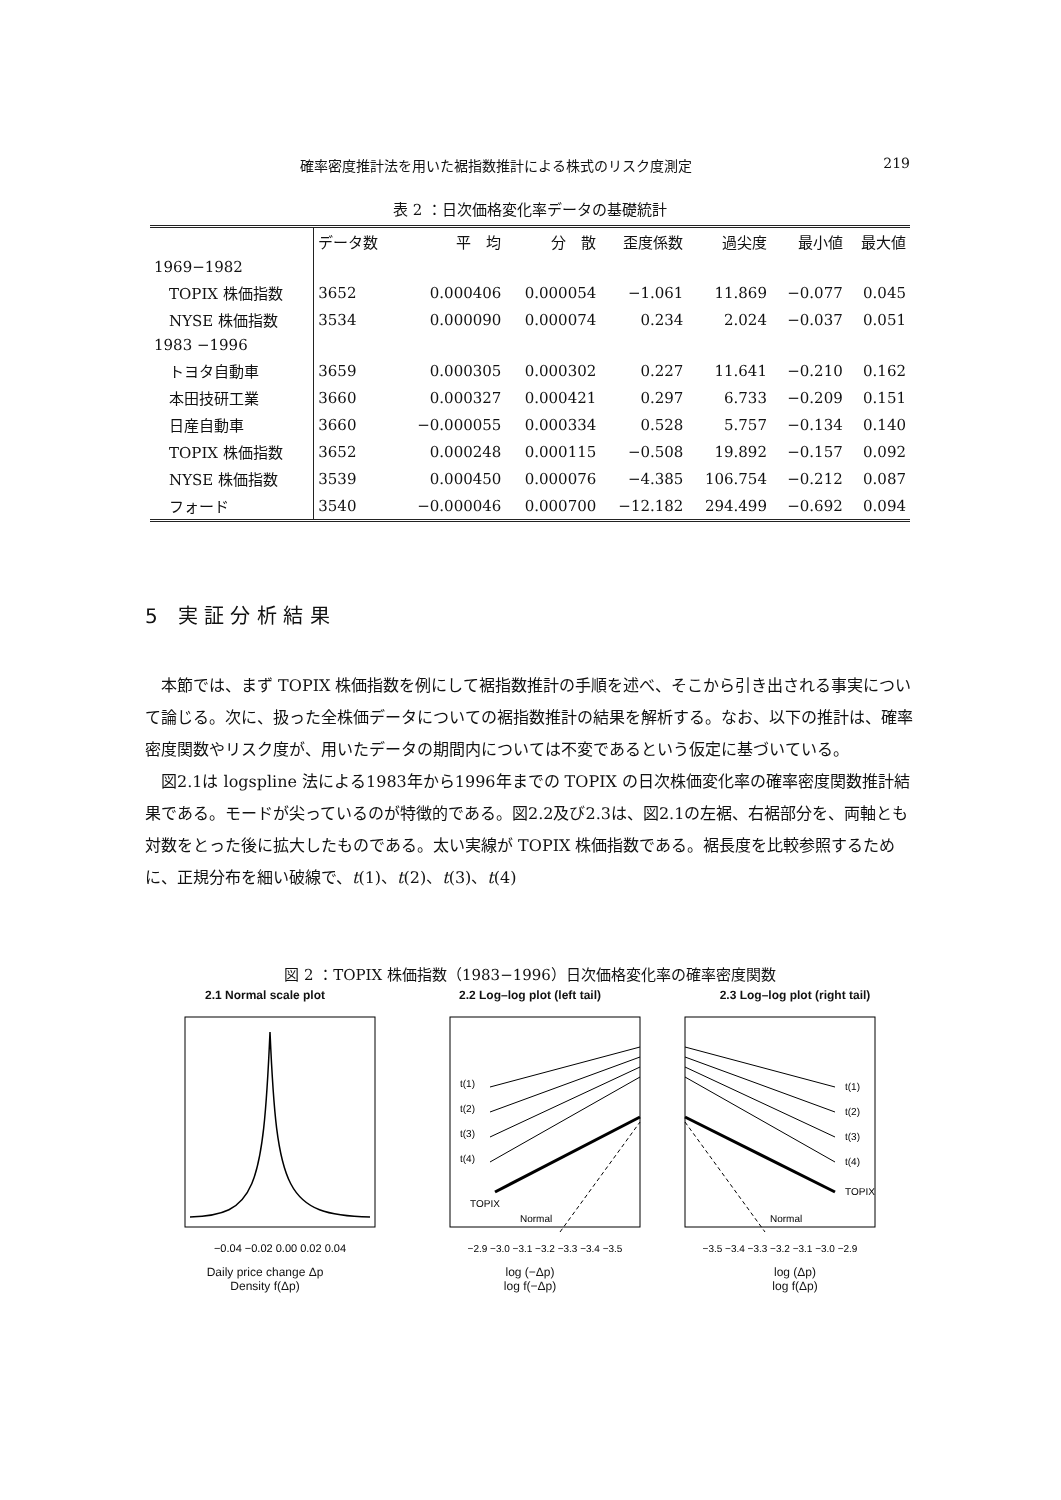確率密度推計法を用いた裾指数推計による株式のリスク度測定 219
表 2 ：日次価格変化率データの基礎統計
| | データ数 | 平 均 | 分 散 | 歪度係数 | 過尖度 | 最小値 | 最大値 |
| --- | --- | --- | --- | --- | --- | --- | --- |
| 1969−1982 | | | | | | | |
| TOPIX 株価指数 | 3652 | 0.000406 | 0.000054 | −1.061 | 11.869 | −0.077 | 0.045 |
| NYSE 株価指数 | 3534 | 0.000090 | 0.000074 | 0.234 | 2.024 | −0.037 | 0.051 |
| 1983 −1996 | | | | | | | |
| トヨタ自動車 | 3659 | 0.000305 | 0.000302 | 0.227 | 11.641 | −0.210 | 0.162 |
| 本田技研工業 | 3660 | 0.000327 | 0.000421 | 0.297 | 6.733 | −0.209 | 0.151 |
| 日産自動車 | 3660 | −0.000055 | 0.000334 | 0.528 | 5.757 | −0.134 | 0.140 |
| TOPIX 株価指数 | 3652 | 0.000248 | 0.000115 | −0.508 | 19.892 | −0.157 | 0.092 |
| NYSE 株価指数 | 3539 | 0.000450 | 0.000076 | −4.385 | 106.754 | −0.212 | 0.087 |
| フォード | 3540 | −0.000046 | 0.000700 | −12.182 | 294.499 | −0.692 | 0.094 |
5　実 証 分 析 結 果
本節では、まず TOPIX 株価指数を例にして裾指数推計の手順を述べ、そこから引き出される事実について論じる。次に、扱った全株価データについての裾指数推計の結果を解析する。なお、以下の推計は、確率密度関数やリスク度が、用いたデータの期間内については不変であるという仮定に基づいている。
図2.1は logspline 法による1983年から1996年までの TOPIX の日次株価変化率の確率密度関数推計結果である。モードが尖っているのが特徴的である。図2.2及び2.3は、図2.1の左裾、右裾部分を、両軸とも対数をとった後に拡大したものである。太い実線が TOPIX 株価指数である。裾長度を比較参照するために、正規分布を細い破線で、t(1)、t(2)、t(3)、t(4)
図 2 ：TOPIX 株価指数（1983−1996）日次価格変化率の確率密度関数
2.1 Normal scale plot
−0.04 −0.02 0.00 0.02 0.04
Daily price change Δp
Density f(Δp)
2.2 Log–log plot (left tail)
t(1)
t(2)
t(3)
t(4)
TOPIX
Normal
−2.9 −3.0 −3.1 −3.2 −3.3 −3.4 −3.5
log (−Δp)
log f(−Δp)
2.3 Log–log plot (right tail)
t(1)
t(2)
t(3)
t(4)
TOPIX
Normal
−3.5 −3.4 −3.3 −3.2 −3.1 −3.0 −2.9
log (Δp)
log f(Δp)